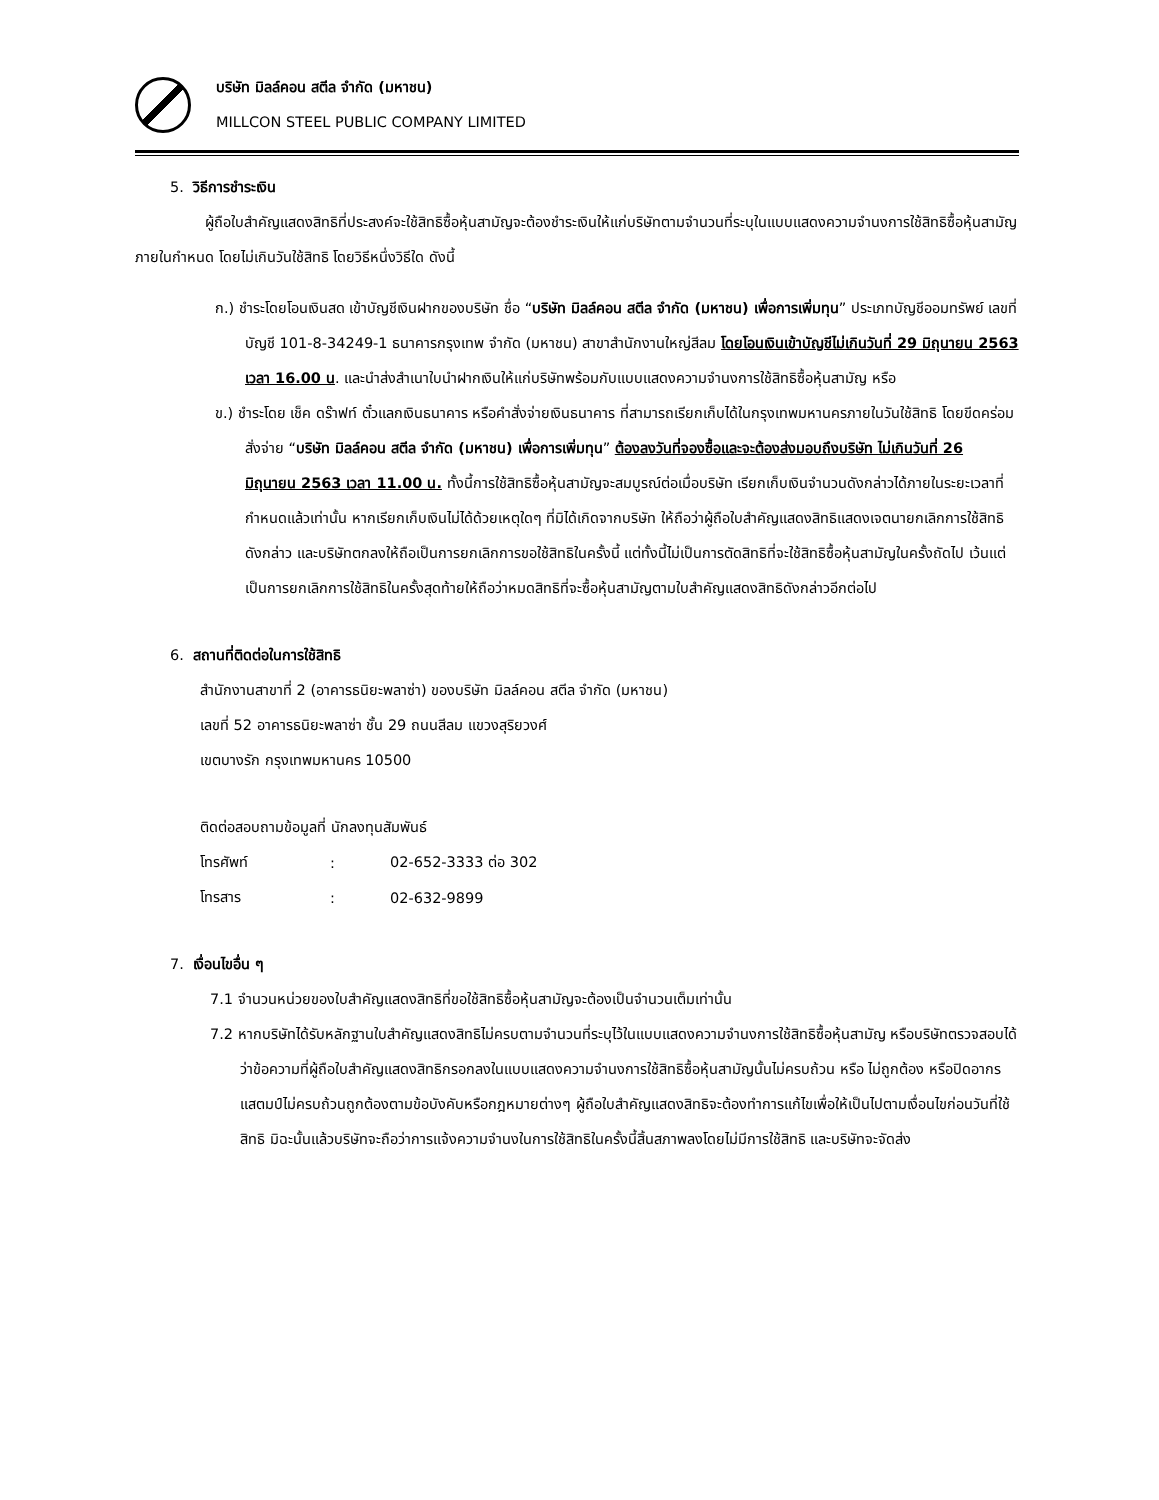บริษัท มิลล์คอน สตีล จำกัด (มหาชน)
MILLCON STEEL PUBLIC COMPANY LIMITED
5. วิธีการชำระเงิน
ผู้ถือใบสำคัญแสดงสิทธิที่ประสงค์จะใช้สิทธิซื้อหุ้นสามัญจะต้องชำระเงินให้แก่บริษัทตามจำนวนที่ระบุในแบบแสดงความจำนงการใช้สิทธิซื้อหุ้นสามัญภายในกำหนด โดยไม่เกินวันใช้สิทธิ โดยวิธีหนึ่งวิธีใด ดังนี้
ก.) ชำระโดยโอนเงินสด เข้าบัญชีเงินฝากของบริษัท ชื่อ “บริษัท มิลล์คอน สตีล จำกัด (มหาชน) เพื่อการเพิ่มทุน” ประเภทบัญชีออมทรัพย์ เลขที่บัญชี 101-8-34249-1 ธนาคารกรุงเทพ จำกัด (มหาชน) สาขาสำนักงานใหญ่สีลม โดยโอนเงินเข้าบัญชีไม่เกินวันที่ 29 มิถุนายน 2563 เวลา 16.00 น. และนำส่งสำเนาใบนำฝากเงินให้แก่บริษัทพร้อมกับแบบแสดงความจำนงการใช้สิทธิซื้อหุ้นสามัญ หรือ
ข.) ชำระโดย เช็ค ดร๊าฟท์ ตั๋วแลกเงินธนาคาร หรือคำสั่งจ่ายเงินธนาคาร ที่สามารถเรียกเก็บได้ในกรุงเทพมหานครภายในวันใช้สิทธิ โดยขีดคร่อมสั่งจ่าย “บริษัท มิลล์คอน สตีล จำกัด (มหาชน) เพื่อการเพิ่มทุน” ต้องลงวันที่จองซื้อและจะต้องส่งมอบถึงบริษัท ไม่เกินวันที่ 26 มิถุนายน 2563 เวลา 11.00 น. ทั้งนี้การใช้สิทธิซื้อหุ้นสามัญจะสมบูรณ์ต่อเมื่อบริษัท เรียกเก็บเงินจำนวนดังกล่าวได้ภายในระยะเวลาที่กำหนดแล้วเท่านั้น หากเรียกเก็บเงินไม่ได้ด้วยเหตุใดๆ ที่มิได้เกิดจากบริษัท ให้ถือว่าผู้ถือใบสำคัญแสดงสิทธิแสดงเจตนายกเลิกการใช้สิทธิดังกล่าว และบริษัทตกลงให้ถือเป็นการยกเลิกการขอใช้สิทธิในครั้งนี้ แต่ทั้งนี้ไม่เป็นการตัดสิทธิที่จะใช้สิทธิซื้อหุ้นสามัญในครั้งถัดไป เว้นแต่เป็นการยกเลิกการใช้สิทธิในครั้งสุดท้ายให้ถือว่าหมดสิทธิที่จะซื้อหุ้นสามัญตามใบสำคัญแสดงสิทธิดังกล่าวอีกต่อไป
6. สถานที่ติดต่อในการใช้สิทธิ
สำนักงานสาขาที่ 2 (อาคารธนิยะพลาซ่า) ของบริษัท มิลล์คอน สตีล จำกัด (มหาชน)
เลขที่ 52 อาคารธนิยะพลาซ่า ชั้น 29 ถนนสีลม แขวงสุริยวงศ์
เขตบางรัก กรุงเทพมหานคร 10500
ติดต่อสอบถามข้อมูลที่ นักลงทุนสัมพันธ์
| โทรศัพท์ | : | 02-652-3333 ต่อ 302 |
| โทรสาร | : | 02-632-9899 |
7. เงื่อนไขอื่น ๆ
7.1 จำนวนหน่วยของใบสำคัญแสดงสิทธิที่ขอใช้สิทธิซื้อหุ้นสามัญจะต้องเป็นจำนวนเต็มเท่านั้น
7.2 หากบริษัทได้รับหลักฐานใบสำคัญแสดงสิทธิไม่ครบตามจำนวนที่ระบุไว้ในแบบแสดงความจำนงการใช้สิทธิซื้อหุ้นสามัญ หรือบริษัทตรวจสอบได้ว่าข้อความที่ผู้ถือใบสำคัญแสดงสิทธิกรอกลงในแบบแสดงความจำนงการใช้สิทธิซื้อหุ้นสามัญนั้นไม่ครบถ้วน หรือ ไม่ถูกต้อง หรือปิดอากรแสตมป์ไม่ครบถ้วนถูกต้องตามข้อบังคับหรือกฎหมายต่างๆ ผู้ถือใบสำคัญแสดงสิทธิจะต้องทำการแก้ไขเพื่อให้เป็นไปตามเงื่อนไขก่อนวันที่ใช้สิทธิ มิฉะนั้นแล้วบริษัทจะถือว่าการแจ้งความจำนงในการใช้สิทธิในครั้งนี้สิ้นสภาพลงโดยไม่มีการใช้สิทธิ และบริษัทจะจัดส่ง